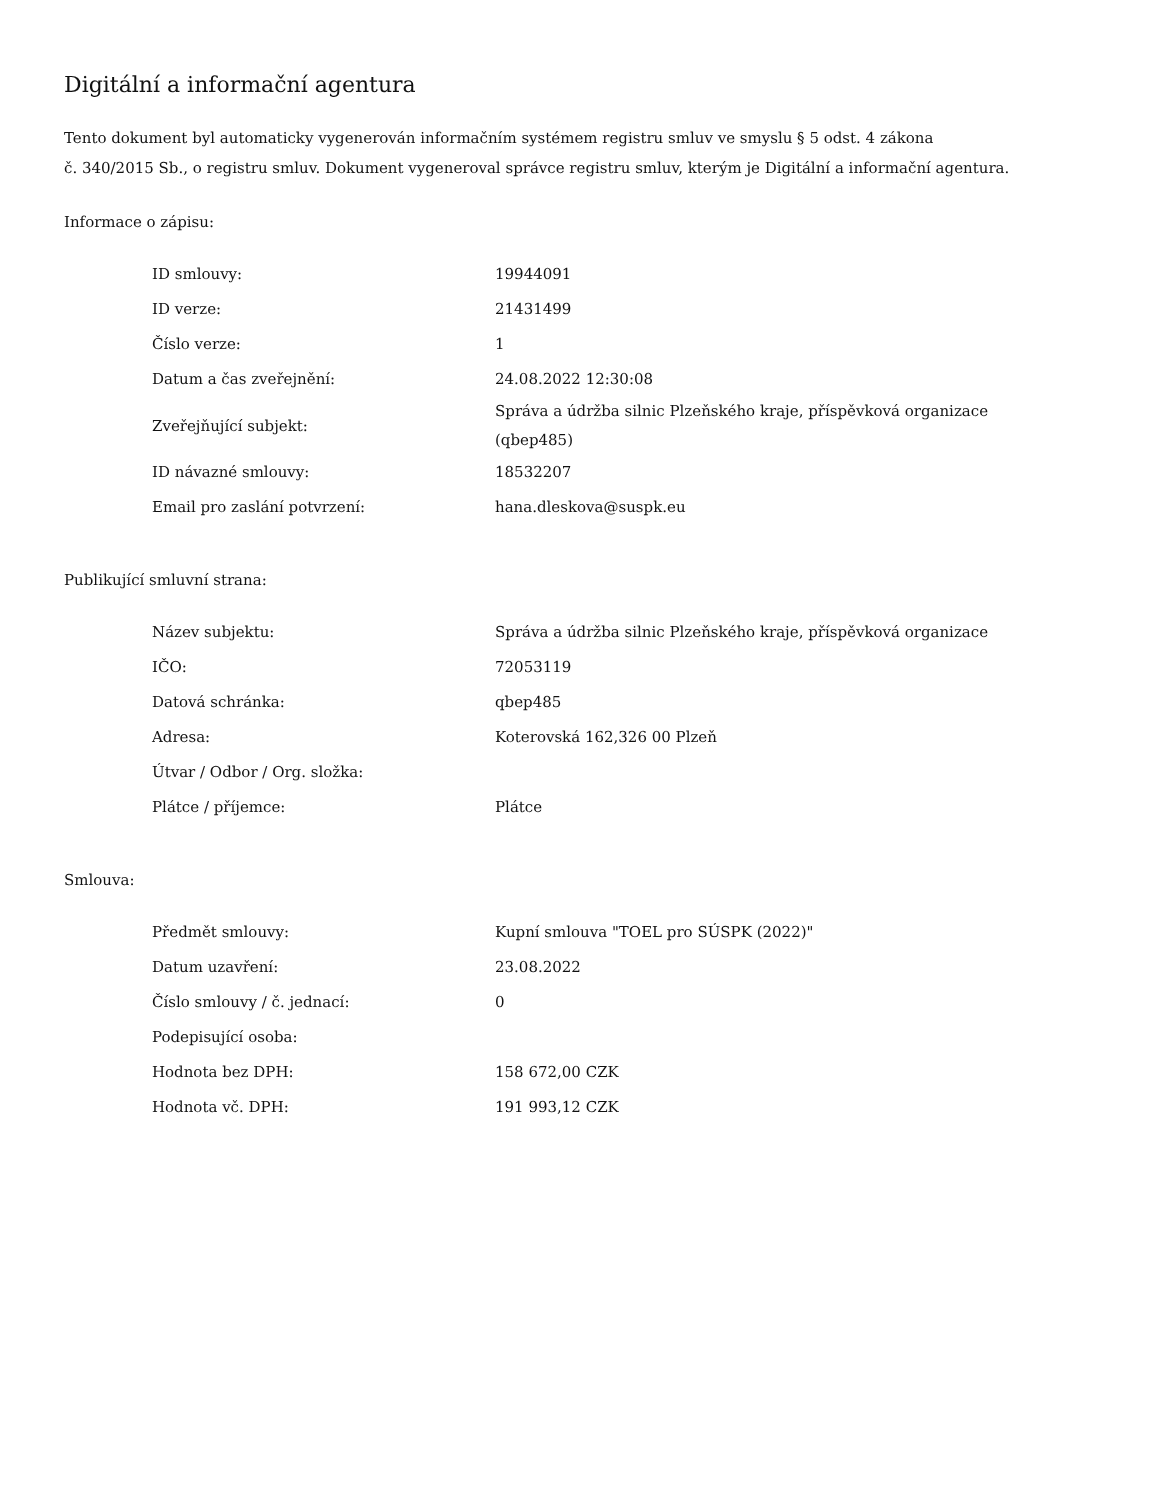Digitální a informační agentura
Tento dokument byl automaticky vygenerován informačním systémem registru smluv ve smyslu § 5 odst. 4 zákona
č. 340/2015 Sb., o registru smluv. Dokument vygeneroval správce registru smluv, kterým je Digitální a informační agentura.
Informace o zápisu:
| ID smlouvy: | 19944091 |
| ID verze: | 21431499 |
| Číslo verze: | 1 |
| Datum a čas zveřejnění: | 24.08.2022 12:30:08 |
| Zveřejňující subjekt: | Správa a údržba silnic Plzeňského kraje, příspěvková organizace (qbep485) |
| ID návazné smlouvy: | 18532207 |
| Email pro zaslání potvrzení: | hana.dleskova@suspk.eu |
Publikující smluvní strana:
| Název subjektu: | Správa a údržba silnic Plzeňského kraje, příspěvková organizace |
| IČO: | 72053119 |
| Datová schránka: | qbep485 |
| Adresa: | Koterovská 162,326 00 Plzeň |
| Útvar / Odbor / Org. složka: | |
| Plátce / příjemce: | Plátce |
Smlouva:
| Předmět smlouvy: | Kupní smlouva "TOEL pro SÚSPK (2022)" |
| Datum uzavření: | 23.08.2022 |
| Číslo smlouvy / č. jednací: | 0 |
| Podepisující osoba: | |
| Hodnota bez DPH: | 158 672,00 CZK |
| Hodnota vč. DPH: | 191 993,12 CZK |